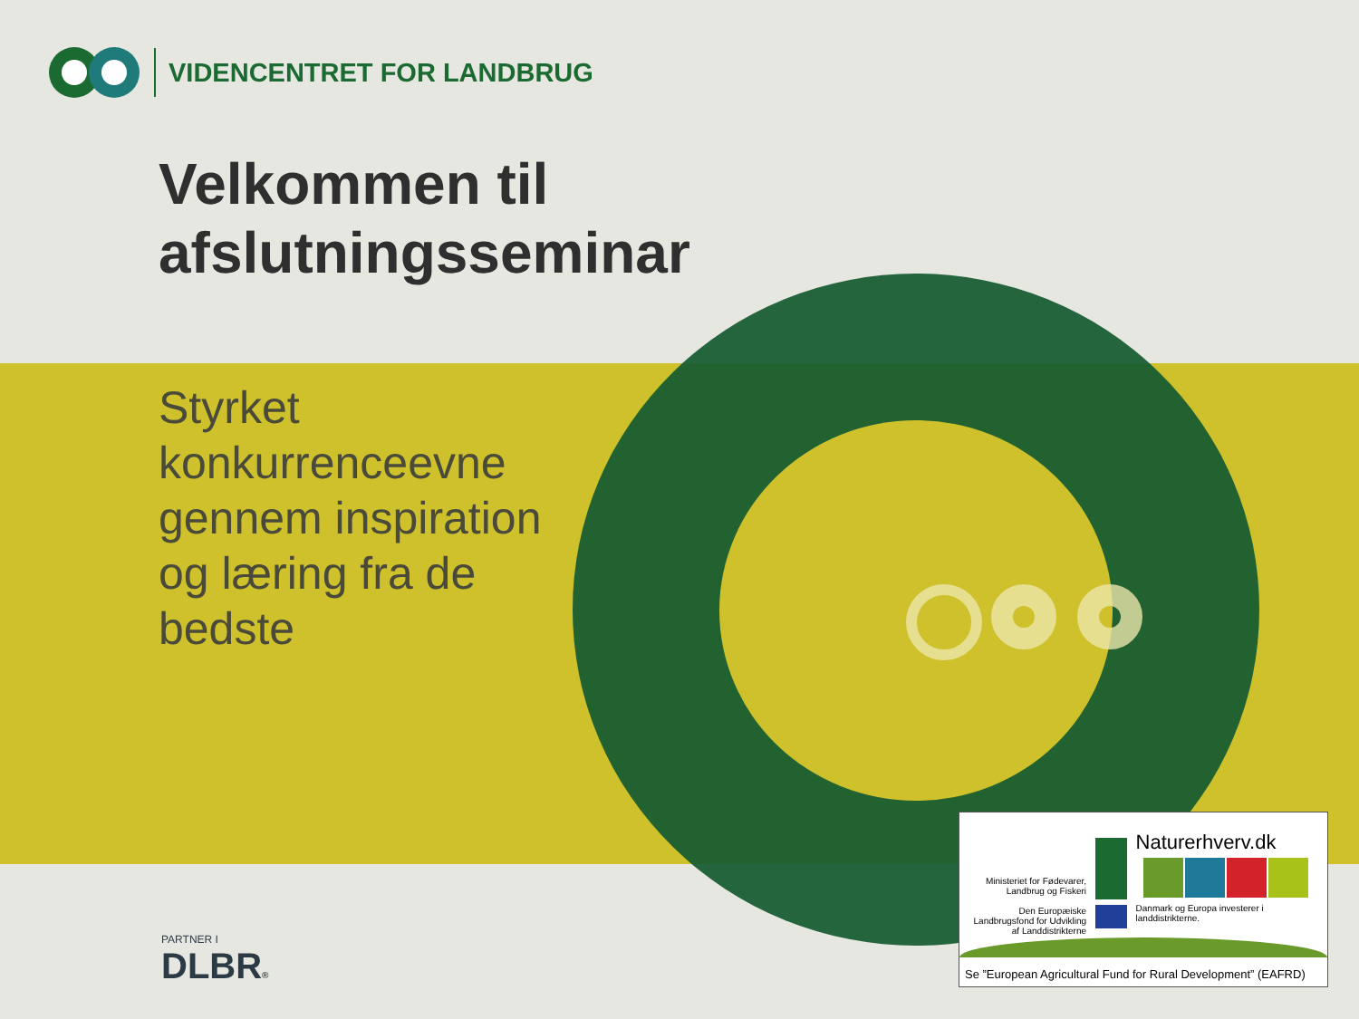VIDENCENTRET FOR LANDBRUG
Velkommen til
afslutningsseminar
Styrket
konkurrenceevne
gennem inspiration
og læring fra de
bedste
PARTNER I
DLBR®
Ministeriet for Fødevarer, Landbrug og Fiskeri
Den Europæiske Landbrugsfond for Udvikling af Landdistrikterne
Naturerhverv.dk
Danmark og Europa investerer i landdistrikterne.
Se ”European Agricultural Fund for Rural Development” (EAFRD)